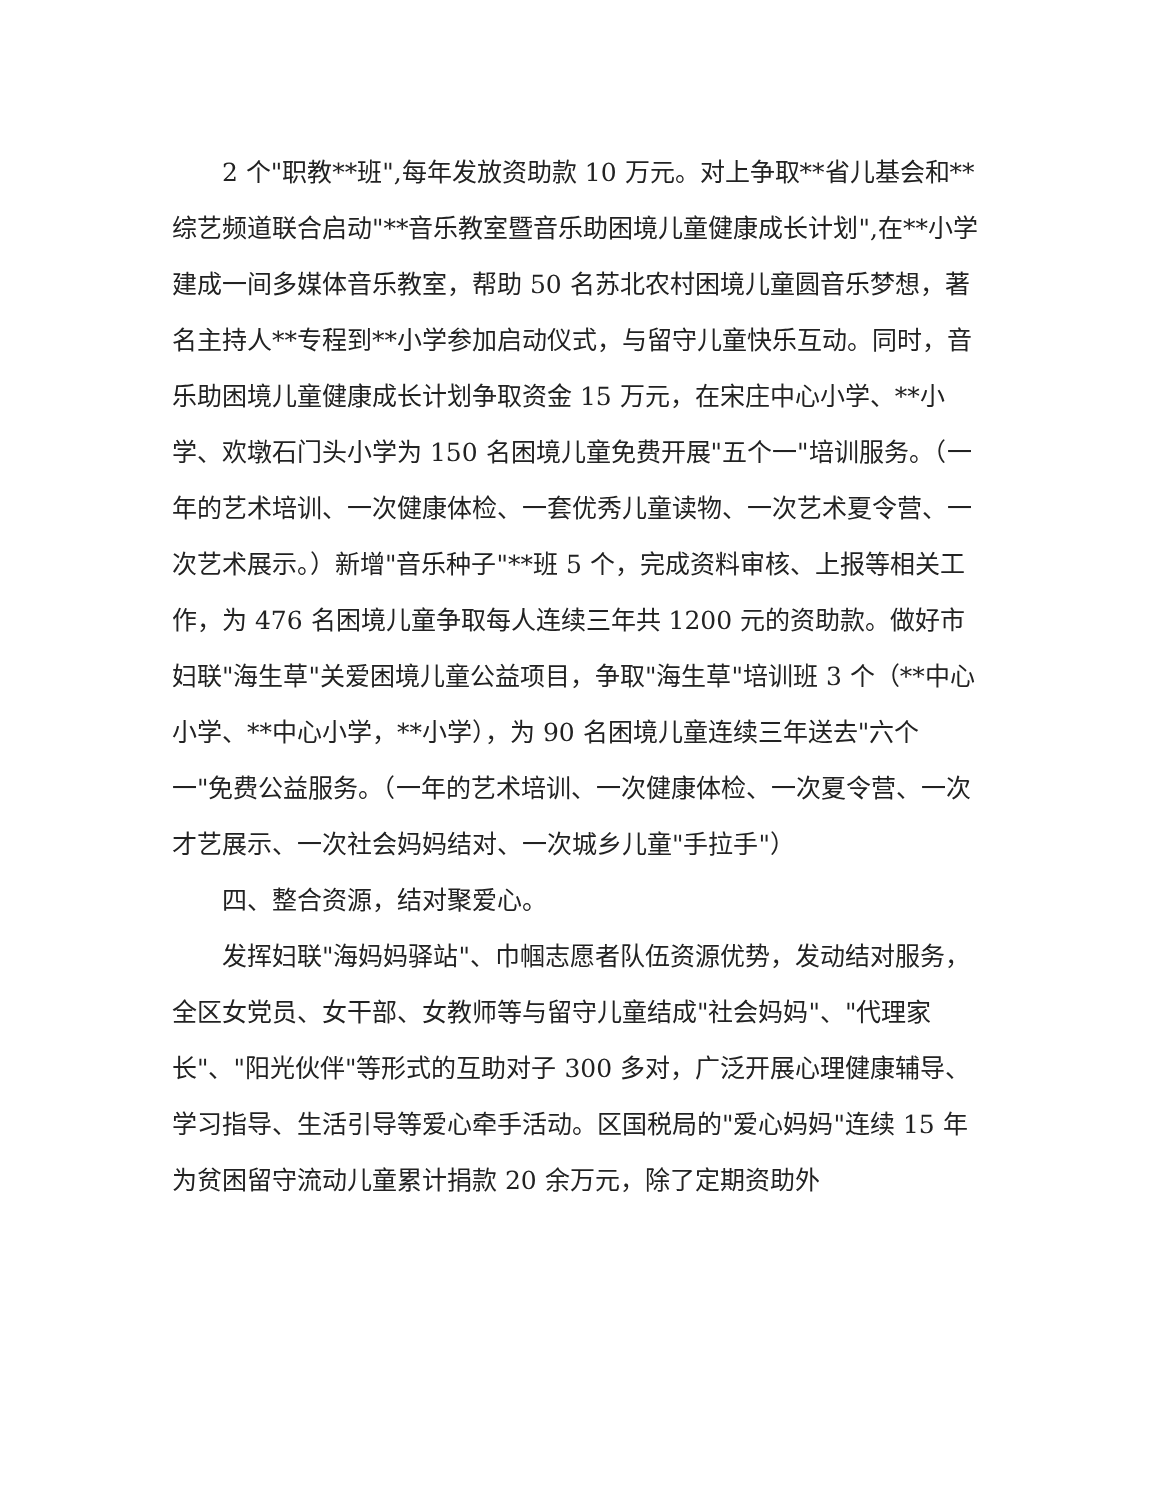2 个"职教**班",每年发放资助款 10 万元。对上争取**省儿基会和**综艺频道联合启动"**音乐教室暨音乐助困境儿童健康成长计划",在**小学建成一间多媒体音乐教室，帮助 50 名苏北农村困境儿童圆音乐梦想，著名主持人**专程到**小学参加启动仪式，与留守儿童快乐互动。同时，音乐助困境儿童健康成长计划争取资金 15 万元，在宋庄中心小学、**小学、欢墩石门头小学为 150 名困境儿童免费开展"五个一"培训服务。（一年的艺术培训、一次健康体检、一套优秀儿童读物、一次艺术夏令营、一次艺术展示。）新增"音乐种子"**班 5 个，完成资料审核、上报等相关工作，为 476 名困境儿童争取每人连续三年共 1200 元的资助款。做好市妇联"海生草"关爱困境儿童公益项目，争取"海生草"培训班 3 个（**中心小学、**中心小学，**小学），为 90 名困境儿童连续三年送去"六个一"免费公益服务。（一年的艺术培训、一次健康体检、一次夏令营、一次才艺展示、一次社会妈妈结对、一次城乡儿童"手拉手"）
四、整合资源，结对聚爱心。
发挥妇联"海妈妈驿站"、巾帼志愿者队伍资源优势，发动结对服务，全区女党员、女干部、女教师等与留守儿童结成"社会妈妈"、"代理家长"、"阳光伙伴"等形式的互助对子 300 多对，广泛开展心理健康辅导、学习指导、生活引导等爱心牵手活动。区国税局的"爱心妈妈"连续 15 年为贫困留守流动儿童累计捐款 20 余万元，除了定期资助外